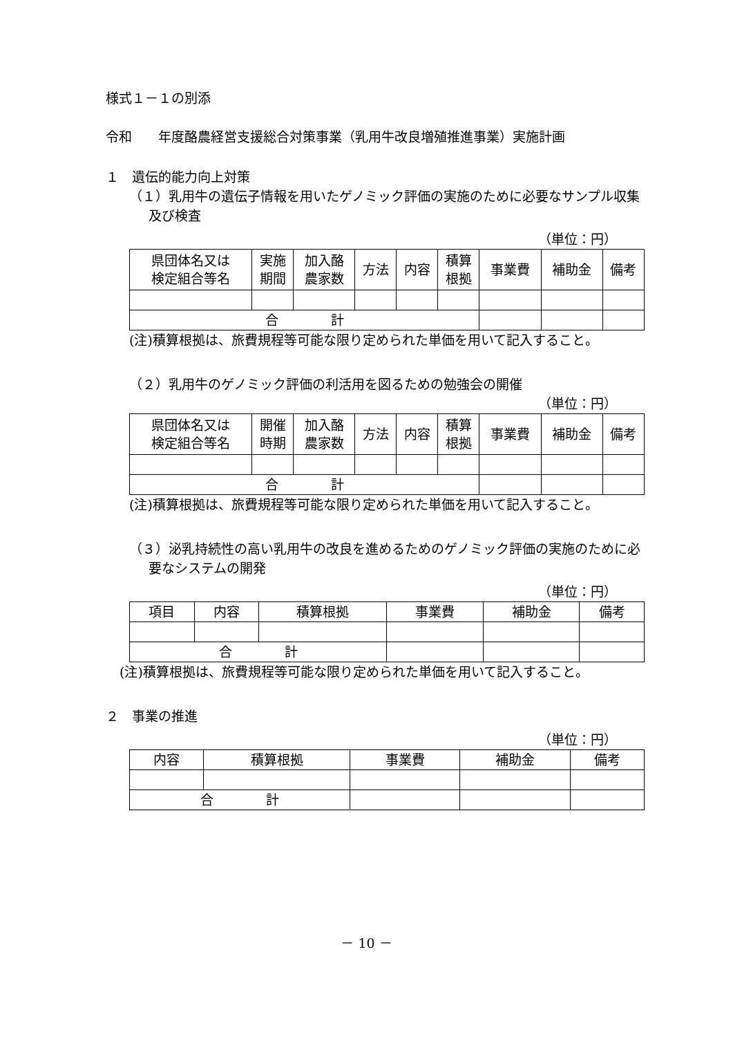様式１－１の別添
令和　　年度酪農経営支援総合対策事業（乳用牛改良増殖推進事業）実施計画
１　遺伝的能力向上対策
（１）乳用牛の遺伝子情報を用いたゲノミック評価の実施のために必要なサンプル収集及び検査
（単位：円）
| 県団体名又は 検定組合等名 | 実施 期間 | 加入酪 農家数 | 方法 | 内容 | 積算 根拠 | 事業費 | 補助金 | 備考 |
| 合 計 | | | | | | | | |
(注)積算根拠は、旅費規程等可能な限り定められた単価を用いて記入すること。
（２）乳用牛のゲノミック評価の利活用を図るための勉強会の開催
（単位：円）
| 県団体名又は 検定組合等名 | 開催 時期 | 加入酪 農家数 | 方法 | 内容 | 積算 根拠 | 事業費 | 補助金 | 備考 |
| 合 計 | | | | | | | | |
(注)積算根拠は、旅費規程等可能な限り定められた単価を用いて記入すること。
（３）泌乳持続性の高い乳用牛の改良を進めるためのゲノミック評価の実施のために必要なシステムの開発
（単位：円）
| 項目 | 内容 | 積算根拠 | 事業費 | 補助金 | 備考 |
| 合 計 | | | | | |
(注)積算根拠は、旅費規程等可能な限り定められた単価を用いて記入すること。
２　事業の推進
（単位：円）
| 内容 | 積算根拠 | 事業費 | 補助金 | 備考 |
| 合 計 | | | | |
－ 10 －